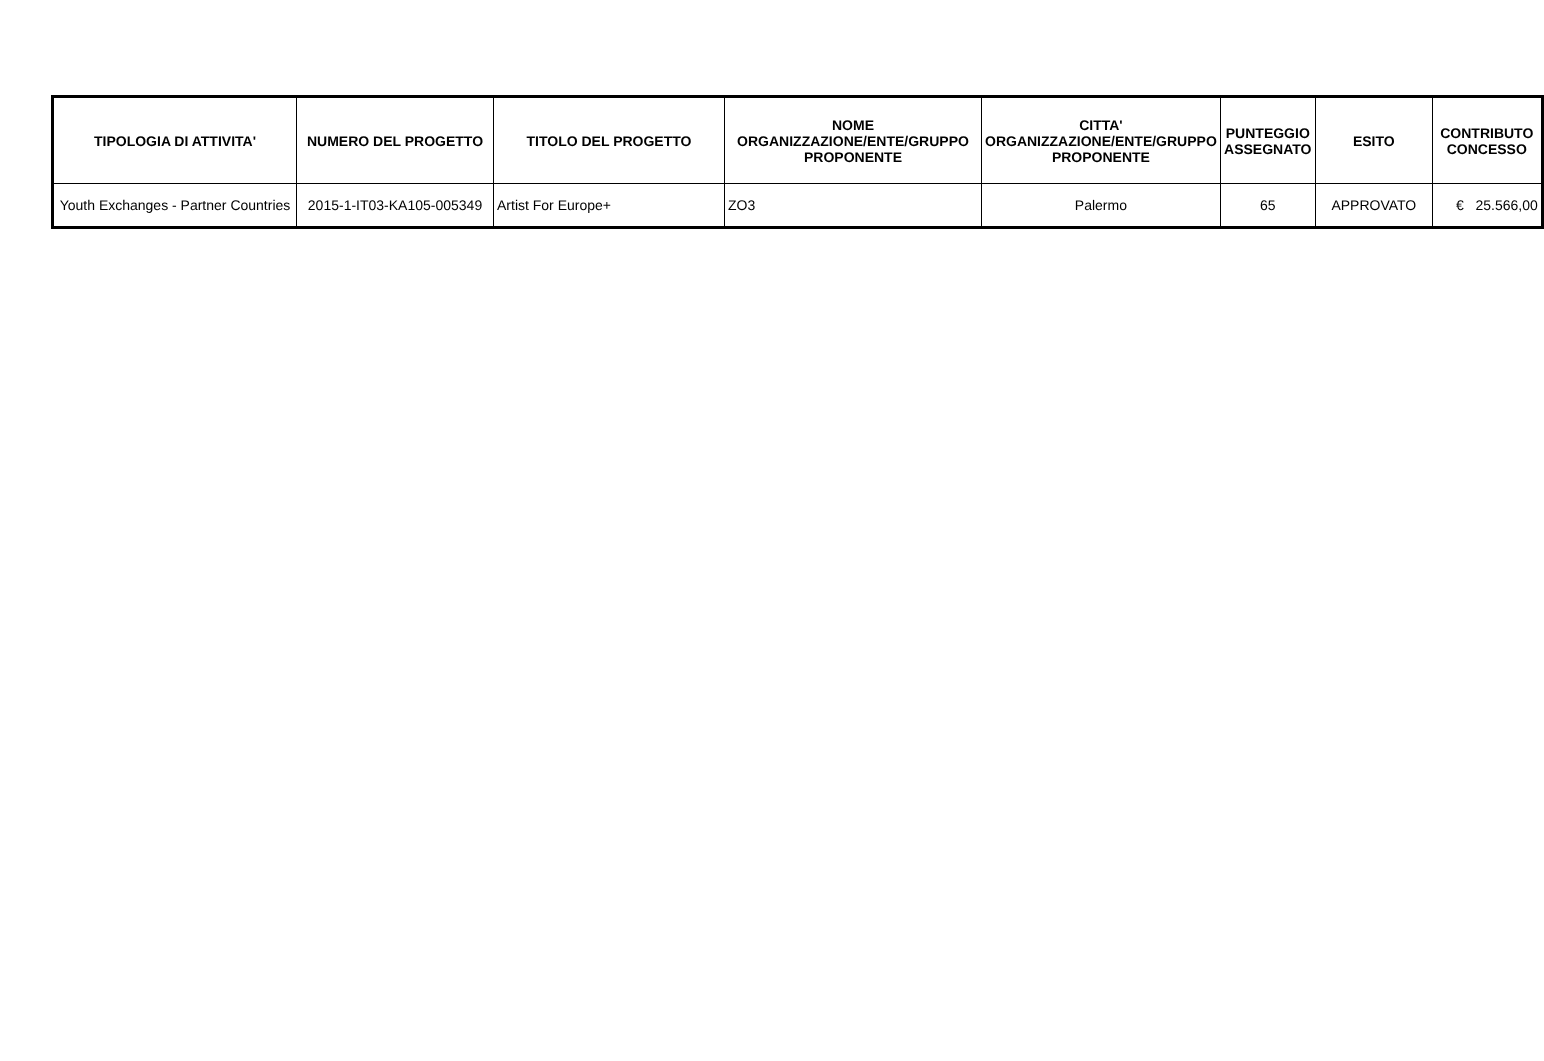| TIPOLOGIA DI ATTIVITA' | NUMERO DEL PROGETTO | TITOLO DEL PROGETTO | NOME ORGANIZZAZIONE/ENTE/GRUPPO PROPONENTE | CITTA' ORGANIZZAZIONE/ENTE/GRUPPO PROPONENTE | PUNTEGGIO ASSEGNATO | ESITO | CONTRIBUTO CONCESSO |
| --- | --- | --- | --- | --- | --- | --- | --- |
| Youth Exchanges - Partner Countries | 2015-1-IT03-KA105-005349 | Artist For Europe+ | ZO3 | Palermo | 65 | APPROVATO | € 25.566,00 |